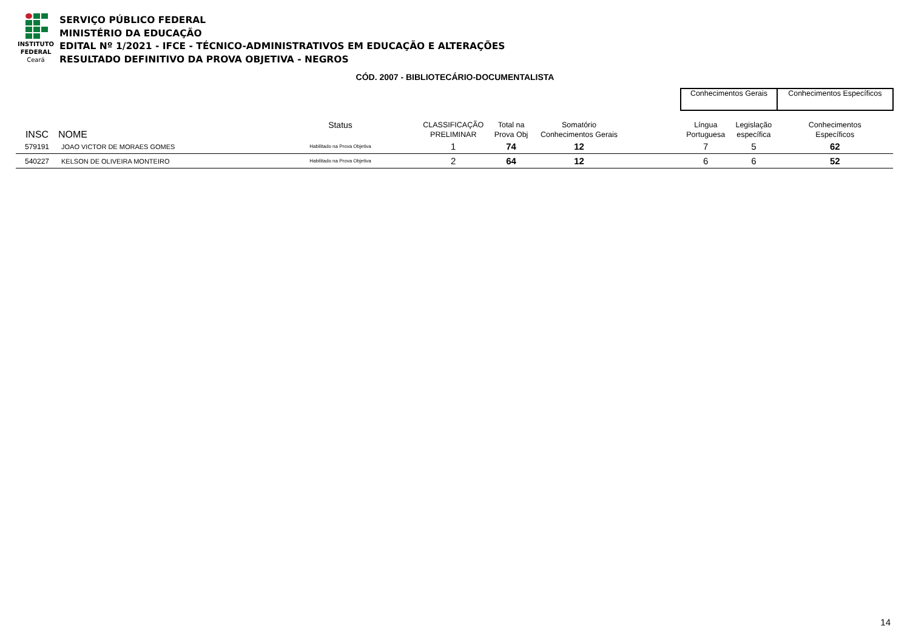INSTITUTO
FEDERAL
Ceará
SERVIÇO PÚBLICO FEDERAL
MINISTÉRIO DA EDUCAÇÃO
EDITAL Nº 1/2021 - IFCE - TÉCNICO-ADMINISTRATIVOS EM EDUCAÇÃO E ALTERAÇÕES
RESULTADO DEFINITIVO DA PROVA OBJETIVA - NEGROS
CÓD. 2007 - BIBLIOTECÁRIO-DOCUMENTALISTA
| | | | | | | | Conhecimentos Gerais | | Conhecimentos Específicos |
| --- | --- | --- | --- | --- | --- | --- | --- | --- | --- |
| INSC | NOME | Status | CLASSIFICAÇÃO PRELIMINAR | Total na Prova Obj | Somatório Conhecimentos Gerais | | Língua Portuguesa | Legislação específica | Conhecimentos Específicos |
| 579191 | JOAO VICTOR DE MORAES GOMES | Habilitado na Prova Objetiva | 1 | 74 | 12 | | 7 | 5 | 62 |
| 540227 | KELSON DE OLIVEIRA MONTEIRO | Habilitado na Prova Objetiva | 2 | 64 | 12 | | 6 | 6 | 52 |
14